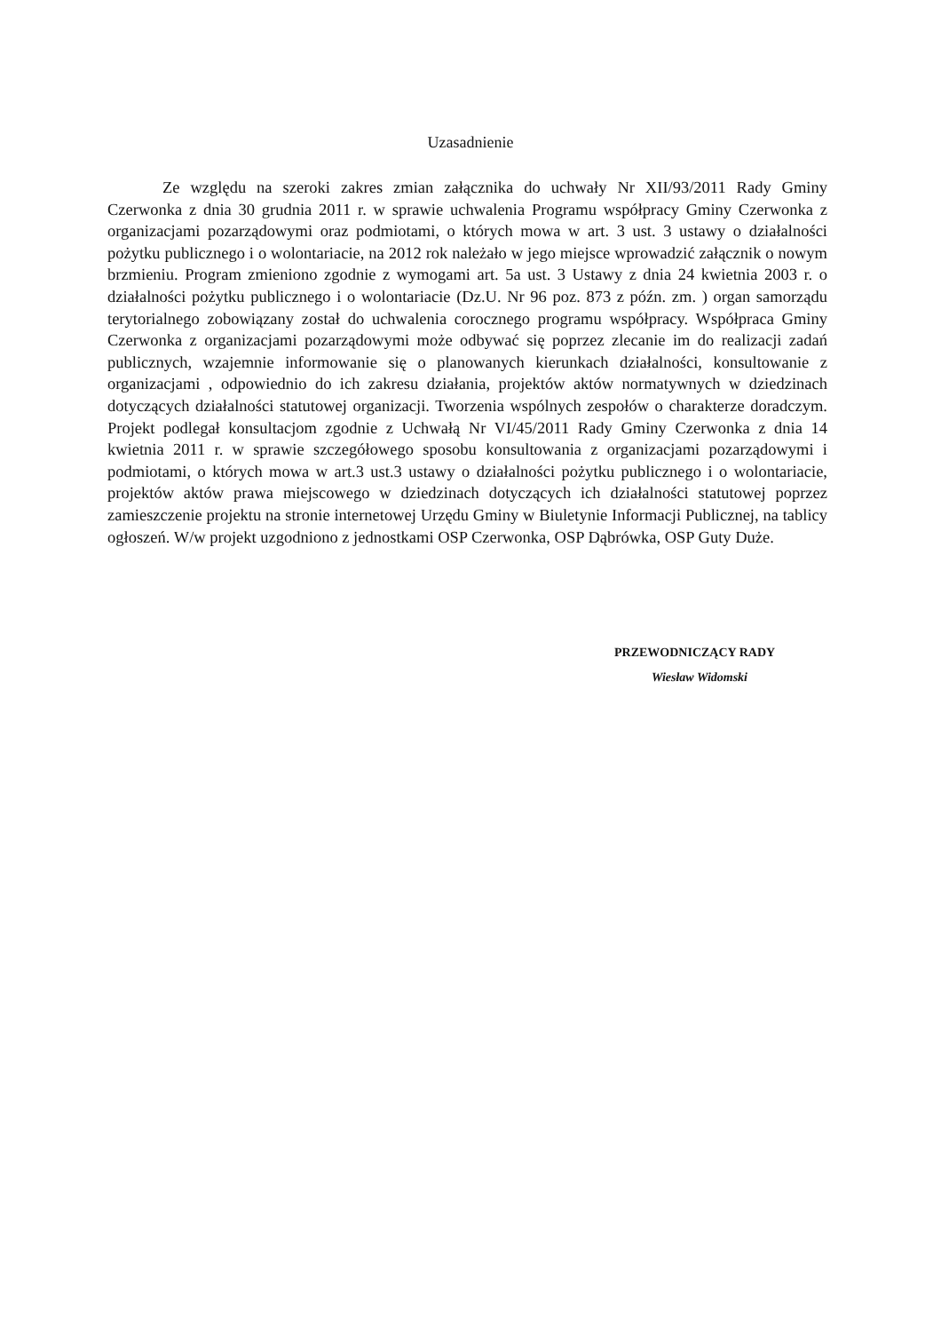Uzasadnienie
Ze względu na szeroki zakres zmian załącznika do uchwały Nr XII/93/2011 Rady Gminy Czerwonka z dnia 30 grudnia 2011 r. w sprawie uchwalenia Programu współpracy Gminy Czerwonka z organizacjami pozarządowymi oraz podmiotami, o których mowa w art. 3 ust. 3 ustawy o działalności pożytku publicznego i o wolontariacie, na 2012 rok należało w jego miejsce wprowadzić załącznik o nowym brzmieniu. Program zmieniono zgodnie z wymogami art. 5a ust. 3 Ustawy z dnia 24 kwietnia 2003 r. o działalności pożytku publicznego i o wolontariacie (Dz.U. Nr 96 poz. 873 z późn. zm. ) organ samorządu terytorialnego zobowiązany został do uchwalenia corocznego programu współpracy. Współpraca Gminy Czerwonka z organizacjami pozarządowymi może odbywać się poprzez zlecanie im do realizacji zadań publicznych, wzajemnie informowanie się o planowanych kierunkach działalności, konsultowanie z organizacjami , odpowiednio do ich zakresu działania, projektów aktów normatywnych w dziedzinach dotyczących działalności statutowej organizacji. Tworzenia wspólnych zespołów o charakterze doradczym. Projekt podlegał konsultacjom zgodnie z Uchwałą Nr VI/45/2011 Rady Gminy Czerwonka z dnia 14 kwietnia 2011 r. w sprawie szczegółowego sposobu konsultowania z organizacjami pozarządowymi i podmiotami, o których mowa w art.3 ust.3 ustawy o działalności pożytku publicznego i o wolontariacie, projektów aktów prawa miejscowego w dziedzinach dotyczących ich działalności statutowej poprzez zamieszczenie projektu na stronie internetowej Urzędu Gminy w Biuletynie Informacji Publicznej, na tablicy ogłoszeń. W/w projekt uzgodniono z jednostkami OSP Czerwonka, OSP Dąbrówka, OSP Guty Duże.
PRZEWODNICZĄCY RADY
Wiesław Widomski